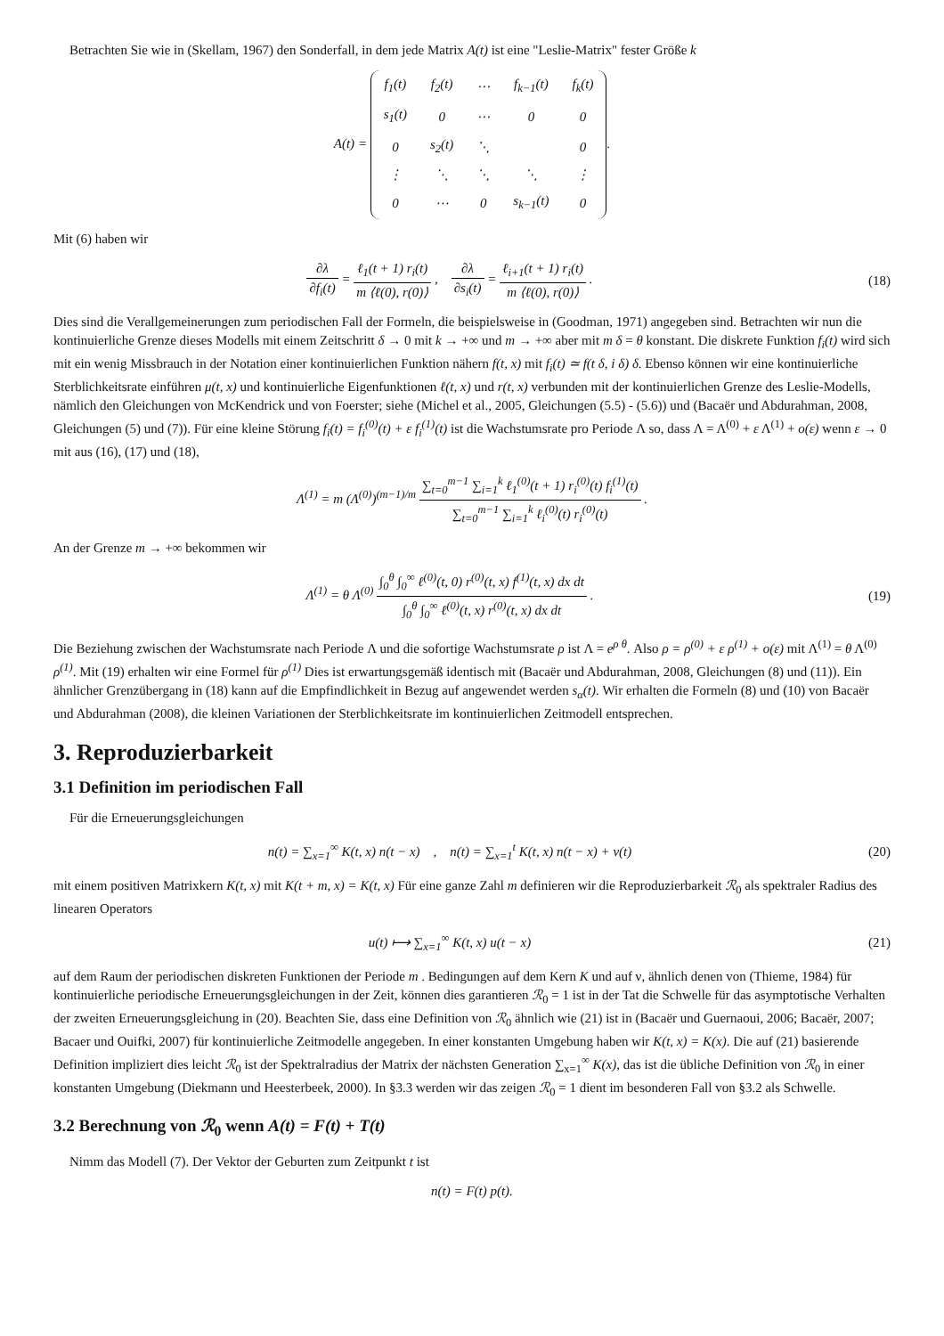Betrachten Sie wie in (Skellam, 1967) den Sonderfall, in dem jede Matrix A(t) ist eine "Leslie-Matrix" fester Größe k
A(t) =
| f<sub>1</sub>(t) | f<sub>2</sub>(t) | ⋯ | f<sub>k−1</sub>(t) | f<sub>k</sub>(t) |
| s<sub>1</sub>(t) | 0 | ⋯ | 0 | 0 |
| 0 | s<sub>2</sub>(t) | ⋱ | | 0 |
| ⋮ | ⋱ | ⋱ | ⋱ | ⋮ |
| 0 | ⋯ | 0 | s<sub>k−1</sub>(t) | 0 |
.
Mit (6) haben wir
∂λ ∂f<sub>i</sub>(t) = ℓ<sub>1</sub>(t + 1) r<sub>i</sub>(t) m ⟨ℓ(0), r(0)⟩ , ∂λ ∂s<sub>i</sub>(t) = ℓ<sub>i+1</sub>(t + 1) r<sub>i</sub>(t) m ⟨ℓ(0), r(0)⟩ .
(18)
Dies sind die Verallgemeinerungen zum periodischen Fall der Formeln, die beispielsweise in (Goodman, 1971) angegeben sind. Betrachten wir nun die kontinuierliche Grenze dieses Modells mit einem Zeitschritt δ → 0 mit k → +∞ und m → +∞ aber mit m δ = θ konstant. Die diskrete Funktion f<sub>i</sub>(t) wird sich mit ein wenig Missbrauch in der Notation einer kontinuierlichen Funktion nähern f(t, x) mit f<sub>i</sub>(t) ≃ f(t δ, i δ) δ. Ebenso können wir eine kontinuierliche Sterblichkeitsrate einführen μ(t, x) und kontinuierliche Eigenfunktionen ℓ(t, x) und r(t, x) verbunden mit der kontinuierlichen Grenze des Leslie-Modells, nämlich den Gleichungen von McKendrick und von Foerster; siehe (Michel et al., 2005, Gleichungen (5.5) - (5.6)) und (Bacaër und Abdurahman, 2008, Gleichungen (5) und (7)). Für eine kleine Störung f<sub>i</sub>(t) = f<sub>i</sub><sup>(0)</sup>(t) + ε f<sub>i</sub><sup>(1)</sup>(t) ist die Wachstumsrate pro Periode Λ so, dass Λ = Λ<sup>(0)</sup> + ε Λ<sup>(1)</sup> + o(ε) wenn ε → 0 mit aus (16), (17) und (18),
Λ<sup>(1)</sup> = m (Λ<sup>(0)</sup>)<sup>(m−1)/m</sup> ∑<sub>t=0</sub><sup>m−1</sup> ∑<sub>i=1</sub><sup>k</sup> ℓ<sub>1</sub><sup>(0)</sup>(t + 1) r<sub>i</sub><sup>(0)</sup>(t) f<sub>i</sub><sup>(1)</sup>(t) ∑<sub>t=0</sub><sup>m−1</sup> ∑<sub>i=1</sub><sup>k</sup> ℓ<sub>i</sub><sup>(0)</sup>(t) r<sub>i</sub><sup>(0)</sup>(t) .
An der Grenze m → +∞ bekommen wir
Λ<sup>(1)</sup> = θ Λ<sup>(0)</sup> ∫<sub>0</sub><sup>θ</sup> ∫<sub>0</sub><sup>∞</sup> ℓ<sup>(0)</sup>(t, 0) r<sup>(0)</sup>(t, x) f<sup>(1)</sup>(t, x) dx dt ∫<sub>0</sub><sup>θ</sup> ∫<sub>0</sub><sup>∞</sup> ℓ<sup>(0)</sup>(t, x) r<sup>(0)</sup>(t, x) dx dt .
(19)
Die Beziehung zwischen der Wachstumsrate nach Periode Λ und die sofortige Wachstumsrate ρ ist Λ = e<sup>ρ θ</sup>. Also ρ = ρ<sup>(0)</sup> + ε ρ<sup>(1)</sup> + o(ε) mit Λ<sup>(1)</sup> = θ Λ<sup>(0)</sup> ρ<sup>(1)</sup>. Mit (19) erhalten wir eine Formel für ρ<sup>(1)</sup> Dies ist erwartungsgemäß identisch mit (Bacaër und Abdurahman, 2008, Gleichungen (8) und (11)). Ein ähnlicher Grenzübergang in (18) kann auf die Empfindlichkeit in Bezug auf angewendet werden s<sub>α</sub>(t). Wir erhalten die Formeln (8) und (10) von Bacaër und Abdurahman (2008), die kleinen Variationen der Sterblichkeitsrate im kontinuierlichen Zeitmodell entsprechen.
3. Reproduzierbarkeit
3.1 Definition im periodischen Fall
Für die Erneuerungsgleichungen
n(t) = ∑<sub>x=1</sub><sup>∞</sup> K(t, x) n(t − x) , n(t) = ∑<sub>x=1</sub><sup>t</sup> K(t, x) n(t − x) + ν(t)
(20)
mit einem positiven Matrixkern K(t, x) mit K(t + m, x) = K(t, x) Für eine ganze Zahl m definieren wir die Reproduzierbarkeit ℛ<sub>0</sub> als spektraler Radius des linearen Operators
u(t) ⟼ ∑<sub>x=1</sub><sup>∞</sup> K(t, x) u(t − x) (21)
auf dem Raum der periodischen diskreten Funktionen der Periode m . Bedingungen auf dem Kern K und auf ν, ähnlich denen von (Thieme, 1984) für kontinuierliche periodische Erneuerungsgleichungen in der Zeit, können dies garantieren ℛ<sub>0</sub> = 1 ist in der Tat die Schwelle für das asymptotische Verhalten der zweiten Erneuerungsgleichung in (20). Beachten Sie, dass eine Definition von ℛ<sub>0</sub> ähnlich wie (21) ist in (Bacaër und Guernaoui, 2006; Bacaër, 2007; Bacaer und Ouifki, 2007) für kontinuierliche Zeitmodelle angegeben. In einer konstanten Umgebung haben wir K(t, x) = K(x). Die auf (21) basierende Definition impliziert dies leicht ℛ<sub>0</sub> ist der Spektralradius der Matrix der nächsten Generation ∑<sub>x=1</sub><sup>∞</sup> K(x), das ist die übliche Definition von ℛ<sub>0</sub> in einer konstanten Umgebung (Diekmann und Heesterbeek, 2000). In §3.3 werden wir das zeigen ℛ<sub>0</sub> = 1 dient im besonderen Fall von §3.2 als Schwelle.
3.2 Berechnung von ℛ<sub>0</sub> wenn A(t) = F(t) + T(t)
Nimm das Modell (7). Der Vektor der Geburten zum Zeitpunkt t ist
n(t) = F(t) p(t).